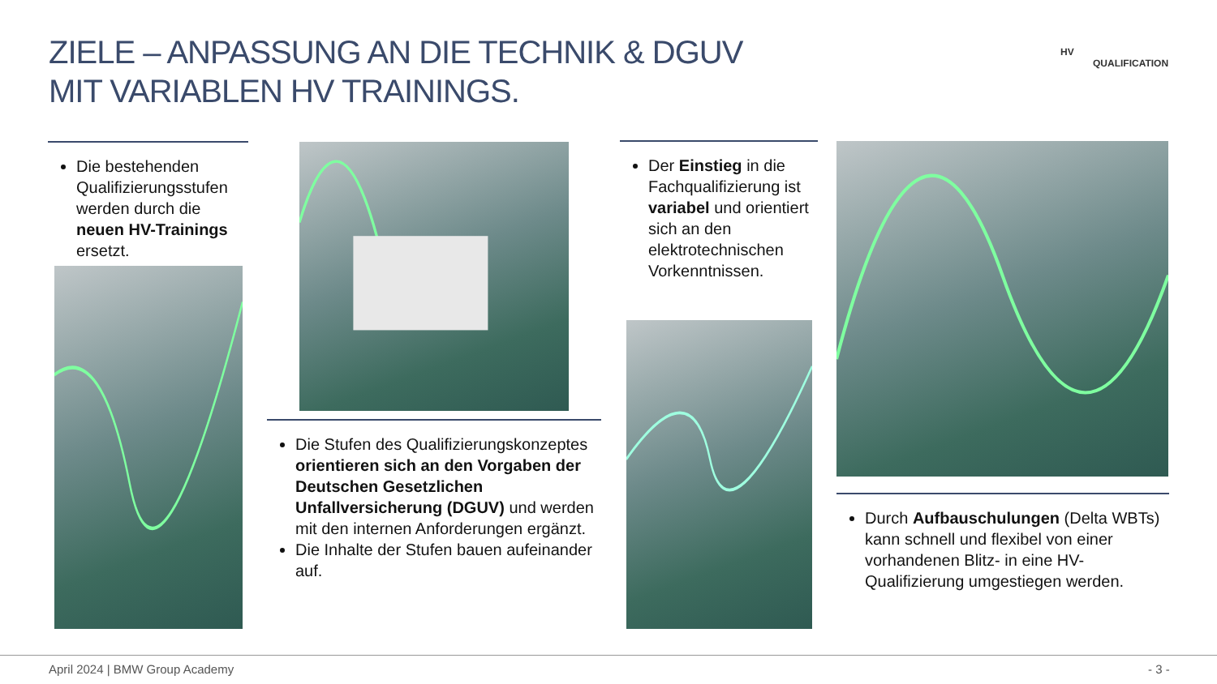ZIELE – ANPASSUNG AN DIE TECHNIK & DGUV
MIT VARIABLEN HV TRAININGS.
HV
QUALIFICATION
Die bestehenden Qualifizierungsstufen werden durch die neuen HV-Trainings ersetzt.
Die Stufen des Qualifizierungskonzeptes orientieren sich an den Vorgaben der Deutschen Gesetzlichen Unfallversicherung (DGUV) und werden mit den internen Anforderungen ergänzt.
Die Inhalte der Stufen bauen aufeinander auf.
Der Einstieg in die Fachqualifizierung ist variabel und orientiert sich an den elektrotechnischen Vorkenntnissen.
Durch Aufbauschulungen (Delta WBTs) kann schnell und flexibel von einer vorhandenen Blitz- in eine HV-Qualifizierung umgestiegen werden.
April 2024 | BMW Group Academy - 3 -